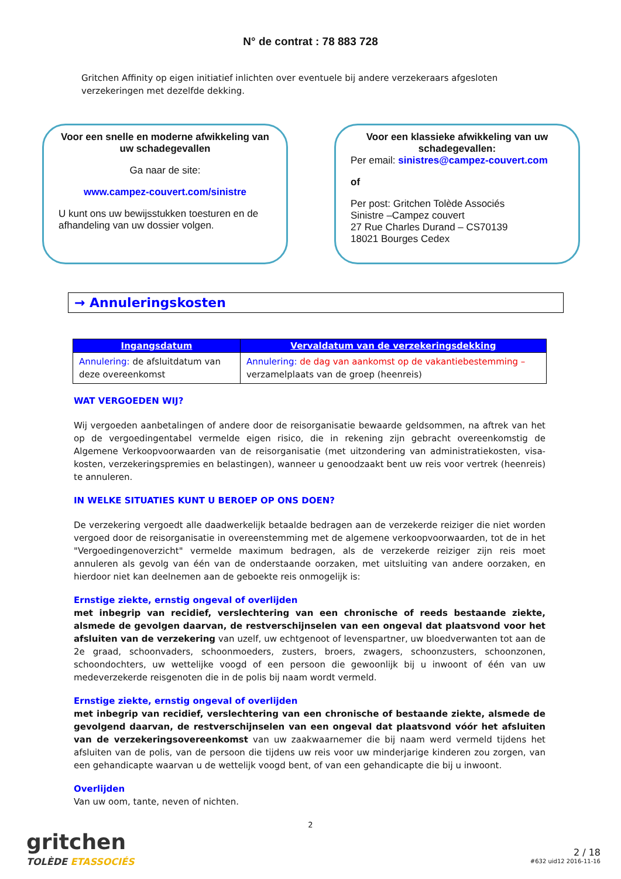N° de contrat : 78 883 728
Gritchen Affinity op eigen initiatief inlichten over eventuele bij andere verzekeraars afgesloten verzekeringen met dezelfde dekking.
Voor een snelle en moderne afwikkeling van uw schadegevallen
Ga naar de site:
www.campez-couvert.com/sinistre
U kunt ons uw bewijsstukken toesturen en de afhandeling van uw dossier volgen.
Voor een klassieke afwikkeling van uw schadegevallen:
Per email: sinistres@campez-couvert.com
of
Per post: Gritchen Tolède Associés
Sinistre –Campez couvert
27 Rue Charles Durand – CS70139
18021 Bourges Cedex
→ Annuleringskosten
| Ingangsdatum | Vervaldatum van de verzekeringsdekking |
| --- | --- |
| Annulering: de afsluitdatum van deze overeenkomst | Annulering: de dag van aankomst op de vakantiebestemming – verzamelplaats van de groep (heenreis) |
WAT VERGOEDEN WIJ?
Wij vergoeden aanbetalingen of andere door de reisorganisatie bewaarde geldsommen, na aftrek van het op de vergoedingentabel vermelde eigen risico, die in rekening zijn gebracht overeenkomstig de Algemene Verkoopvoorwaarden van de reisorganisatie (met uitzondering van administratiekosten, visa-kosten, verzekeringspremies en belastingen), wanneer u genoodzaakt bent uw reis voor vertrek (heenreis) te annuleren.
IN WELKE SITUATIES KUNT U BEROEP OP ONS DOEN?
De verzekering vergoedt alle daadwerkelijk betaalde bedragen aan de verzekerde reiziger die niet worden vergoed door de reisorganisatie in overeenstemming met de algemene verkoopvoorwaarden, tot de in het "Vergoedingenoverzicht" vermelde maximum bedragen, als de verzekerde reiziger zijn reis moet annuleren als gevolg van één van de onderstaande oorzaken, met uitsluiting van andere oorzaken, en hierdoor niet kan deelnemen aan de geboekte reis onmogelijk is:
Ernstige ziekte, ernstig ongeval of overlijden
met inbegrip van recidief, verslechtering van een chronische of reeds bestaande ziekte, alsmede de gevolgen daarvan, de restverschijnselen van een ongeval dat plaatsvond voor het afsluiten van de verzekering van uzelf, uw echtgenoot of levenspartner, uw bloedverwanten tot aan de 2e graad, schoonvaders, schoonmoeders, zusters, broers, zwagers, schoonzusters, schoonzonen, schoondochters, uw wettelijke voogd of een persoon die gewoonlijk bij u inwoont of één van uw medeverzekerde reisgenoten die in de polis bij naam wordt vermeld.
Ernstige ziekte, ernstig ongeval of overlijden
met inbegrip van recidief, verslechtering van een chronische of bestaande ziekte, alsmede de gevolgend daarvan, de restverschijnselen van een ongeval dat plaatsvond vóór het afsluiten van de verzekeringsovereenkomst van uw zaakwaarnemer die bij naam werd vermeld tijdens het afsluiten van de polis, van de persoon die tijdens uw reis voor uw minderjarige kinderen zou zorgen, van een gehandicapte waarvan u de wettelijk voogd bent, of van een gehandicapte die bij u inwoont.
Overlijden
Van uw oom, tante, neven of nichten.
2
gritchen
TOLÈDE ETASSOCIÉS
2 / 18
#632 uid12 2016-11-16